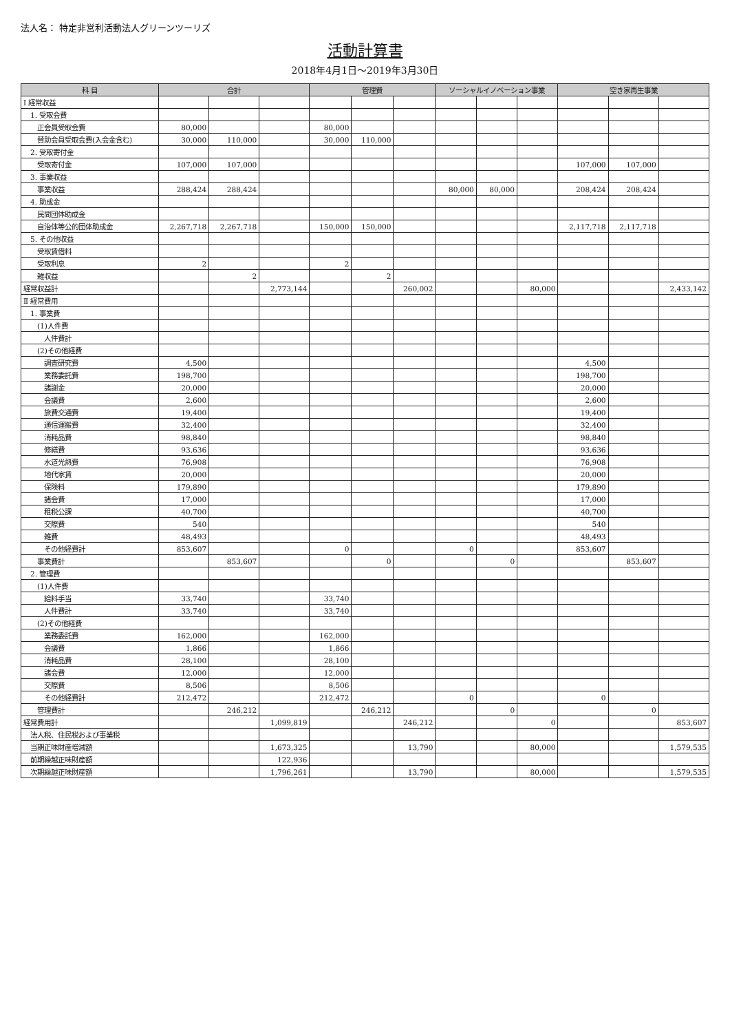法人名： 特定非営利活動法人グリーンツーリズ
活動計算書
2018年4月1日～2019年3月30日
| 科 目 | 合計 | | | 管理費 | | | ソーシャルイノベーション事業 | | | 空き家再生事業 | | |
| --- | --- | --- | --- | --- | --- | --- | --- | --- | --- | --- | --- | --- |
| Ⅰ 経常収益 | | | | | | | | | | | | |
| 1. 受取会費 | | | | | | | | | | | | |
| 正会員受取会費 | 80,000 | | | 80,000 | | | | | | | | |
| 賛助会員受取会費(入会金含む) | 30,000 | 110,000 | | 30,000 | 110,000 | | | | | | | |
| 2. 受取寄付金 | | | | | | | | | | | | |
| 受取寄付金 | 107,000 | 107,000 | | | | | | | | 107,000 | 107,000 | |
| 3. 事業収益 | | | | | | | | | | | | |
| 事業収益 | 288,424 | 288,424 | | | | | 80,000 | 80,000 | | 208,424 | 208,424 | |
| 4. 助成金 | | | | | | | | | | | | |
| 民間団体助成金 | | | | | | | | | | | | |
| 自治体等公的団体助成金 | 2,267,718 | 2,267,718 | | 150,000 | 150,000 | | | | | 2,117,718 | 2,117,718 | |
| 5. その他収益 | | | | | | | | | | | | |
| 受取賃借料 | | | | | | | | | | | | |
| 受取利息 | 2 | | | 2 | | | | | | | | |
| 雑収益 | | 2 | | | 2 | | | | | | | |
| 経常収益計 | | | 2,773,144 | | | 260,002 | | | 80,000 | | | 2,433,142 |
| Ⅱ 経常費用 | | | | | | | | | | | | |
| 1. 事業費 | | | | | | | | | | | | |
| (1)人件費 | | | | | | | | | | | | |
| 人件費計 | | | | | | | | | | | | |
| (2)その他経費 | | | | | | | | | | | | |
| 調査研究費 | 4,500 | | | | | | | | | 4,500 | | |
| 業務委託費 | 198,700 | | | | | | | | | 198,700 | | |
| 諸謝金 | 20,000 | | | | | | | | | 20,000 | | |
| 会議費 | 2,600 | | | | | | | | | 2,600 | | |
| 旅費交通費 | 19,400 | | | | | | | | | 19,400 | | |
| 通信運搬費 | 32,400 | | | | | | | | | 32,400 | | |
| 消耗品費 | 98,840 | | | | | | | | | 98,840 | | |
| 修繕費 | 93,636 | | | | | | | | | 93,636 | | |
| 水道光熱費 | 76,908 | | | | | | | | | 76,908 | | |
| 地代家賃 | 20,000 | | | | | | | | | 20,000 | | |
| 保険料 | 179,890 | | | | | | | | | 179,890 | | |
| 諸会費 | 17,000 | | | | | | | | | 17,000 | | |
| 租税公課 | 40,700 | | | | | | | | | 40,700 | | |
| 交際費 | 540 | | | | | | | | | 540 | | |
| 雑費 | 48,493 | | | | | | | | | 48,493 | | |
| その他経費計 | 853,607 | | | 0 | | | 0 | | | 853,607 | | |
| 事業費計 | | 853,607 | | | 0 | | | 0 | | | 853,607 | |
| 2. 管理費 | | | | | | | | | | | | |
| (1)人件費 | | | | | | | | | | | | |
| 給料手当 | 33,740 | | | 33,740 | | | | | | | | |
| 人件費計 | 33,740 | | | 33,740 | | | | | | | | |
| (2)その他経費 | | | | | | | | | | | | |
| 業務委託費 | 162,000 | | | 162,000 | | | | | | | | |
| 会議費 | 1,866 | | | 1,866 | | | | | | | | |
| 消耗品費 | 28,100 | | | 28,100 | | | | | | | | |
| 諸会費 | 12,000 | | | 12,000 | | | | | | | | |
| 交際費 | 8,506 | | | 8,506 | | | | | | | | |
| その他経費計 | 212,472 | | | 212,472 | | | 0 | | | 0 | | |
| 管理費計 | | 246,212 | | | 246,212 | | | 0 | | | 0 | |
| 経常費用計 | | | 1,099,819 | | | 246,212 | | | 0 | | | 853,607 |
| 法人税、住民税および事業税 | | | | | | | | | | | | |
| 当期正味財産増減額 | | | 1,673,325 | | | 13,790 | | | 80,000 | | | 1,579,535 |
| 前期繰越正味財産額 | | | 122,936 | | | | | | | | | |
| 次期繰越正味財産額 | | | 1,796,261 | | | 13,790 | | | 80,000 | | | 1,579,535 |